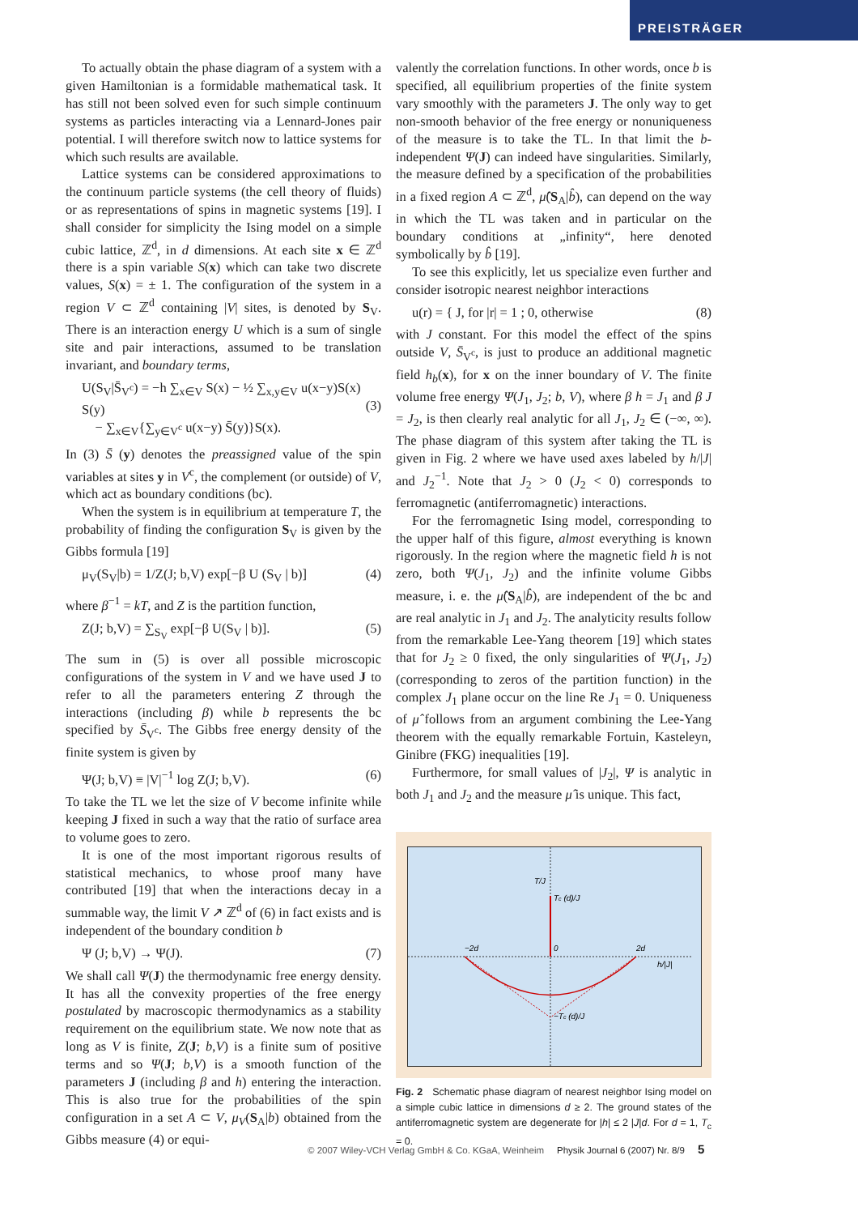PREISTRÄGER
To actually obtain the phase diagram of a system with a given Hamiltonian is a formidable mathematical task. It has still not been solved even for such simple continuum systems as particles interacting via a Lennard-Jones pair potential. I will therefore switch now to lattice systems for which such results are available.
Lattice systems can be considered approximations to the continuum particle systems (the cell theory of fluids) or as representations of spins in magnetic systems [19]. I shall consider for simplicity the Ising model on a simple cubic lattice, ℤ<sup>d</sup>, in d dimensions. At each site x ∈ ℤ<sup>d</sup> there is a spin variable S(x) which can take two discrete values, S(x) = ± 1. The configuration of the system in a region V ⊂ ℤ<sup>d</sup> containing |V| sites, is denoted by S<sub>V</sub>. There is an interaction energy U which is a sum of single site and pair interactions, assumed to be translation invariant, and boundary terms,
U(S<sub>V</sub>|S̄<sub>V<sup>c</sup></sub>) = −h ∑<sub>x∈V</sub> S(x) − ½ ∑<sub>x,y∈V</sub> u(x−y)S(x) S(y)
− ∑<sub>x∈V</sub>{∑<sub>y∈V<sup>c</sup></sub> u(x−y) S̄(y)}S(x).
(3)
In (3) S̄ (y) denotes the preassigned value of the spin variables at sites y in V<sup>c</sup>, the complement (or outside) of V, which act as boundary conditions (bc).
When the system is in equilibrium at temperature T, the probability of finding the configuration S<sub>V</sub> is given by the Gibbs formula [19]
μ<sub>V</sub>(S<sub>V</sub>|b) = 1/Z(J; b,V) exp[−β U (S<sub>V</sub> | b)] (4)
where β<sup>−1</sup> = kT, and Z is the partition function,
Z(J; b,V) = ∑<sub>S<sub>V</sub></sub> exp[−β U(S<sub>V</sub> | b)]. (5)
The sum in (5) is over all possible microscopic configurations of the system in V and we have used J to refer to all the parameters entering Z through the interactions (including β) while b represents the bc specified by S̄<sub>V<sup>c</sup></sub>. The Gibbs free energy density of the finite system is given by
Ψ(J; b,V) ≡ |V|<sup>−1</sup> log Z(J; b,V). (6)
To take the TL we let the size of V become infinite while keeping J fixed in such a way that the ratio of surface area to volume goes to zero.
It is one of the most important rigorous results of statistical mechanics, to whose proof many have contributed [19] that when the interactions decay in a summable way, the limit V ↗ ℤ<sup>d</sup> of (6) in fact exists and is independent of the boundary condition b
Ψ (J; b,V) → Ψ(J). (7)
We shall call Ψ(J) the thermodynamic free energy density. It has all the convexity properties of the free energy postulated by macroscopic thermodynamics as a stability requirement on the equilibrium state. We now note that as long as V is finite, Z(J; b,V) is a finite sum of positive terms and so Ψ(J; b,V) is a smooth function of the parameters J (including β and h) entering the interaction. This is also true for the probabilities of the spin configuration in a set A ⊂ V, μ<sub>V</sub>(S<sub>A</sub>|b) obtained from the Gibbs measure (4) or equi-
valently the correlation functions. In other words, once b is specified, all equilibrium properties of the finite system vary smoothly with the parameters J. The only way to get non-smooth behavior of the free energy or nonuniqueness of the measure is to take the TL. In that limit the b-independent Ψ(J) can indeed have singularities. Similarly, the measure defined by a specification of the probabilities in a fixed region A ⊂ ℤ<sup>d</sup>, μ̂(S<sub>A</sub>|b̂), can depend on the way in which the TL was taken and in particular on the boundary conditions at „infinity“, here denoted symbolically by b̂ [19].
To see this explicitly, let us specialize even further and consider isotropic nearest neighbor interactions
u(r) = { J, for |r| = 1 ; 0, otherwise (8)
with J constant. For this model the effect of the spins outside V, S̄<sub>V<sup>c</sup></sub>, is just to produce an additional magnetic field h<sub>b</sub>(x), for x on the inner boundary of V. The finite volume free energy Ψ(J<sub>1</sub>, J<sub>2</sub>; b, V), where β h = J<sub>1</sub> and β J = J<sub>2</sub>, is then clearly real analytic for all J<sub>1</sub>, J<sub>2</sub> ∈ (−∞, ∞). The phase diagram of this system after taking the TL is given in Fig. 2 where we have used axes labeled by h/|J| and J<sub>2</sub><sup>−1</sup>. Note that J<sub>2</sub> > 0 (J<sub>2</sub> < 0) corresponds to ferromagnetic (antiferromagnetic) interactions.
For the ferromagnetic Ising model, corresponding to the upper half of this figure, almost everything is known rigorously. In the region where the magnetic field h is not zero, both Ψ(J<sub>1</sub>, J<sub>2</sub>) and the infinite volume Gibbs measure, i. e. the μ̂(S<sub>A</sub>|b̂), are independent of the bc and are real analytic in J<sub>1</sub> and J<sub>2</sub>. The analyticity results follow from the remarkable Lee-Yang theorem [19] which states that for J<sub>2</sub> ≥ 0 fixed, the only singularities of Ψ(J<sub>1</sub>, J<sub>2</sub>) (corresponding to zeros of the partition function) in the complex J<sub>1</sub> plane occur on the line Re J<sub>1</sub> = 0. Uniqueness of μ̂ follows from an argument combining the Lee-Yang theorem with the equally remarkable Fortuin, Kasteleyn, Ginibre (FKG) inequalities [19].
Furthermore, for small values of |J<sub>2</sub>|, Ψ is analytic in both J<sub>1</sub> and J<sub>2</sub> and the measure μ̂ is unique. This fact,
T/J
Tc (d)/J
−2d
0
2d
h/|J|
−Tc (d)/J
Fig. 2 Schematic phase diagram of nearest neighbor Ising model on a simple cubic lattice in dimensions d ≥ 2. The ground states of the antiferromagnetic system are degenerate for |h| ≤ 2 |J|d. For d = 1, T<sub>c</sub> = 0.
© 2007 Wiley-VCH Verlag GmbH & Co. KGaA, Weinheim Physik Journal 6 (2007) Nr. 8/9 5